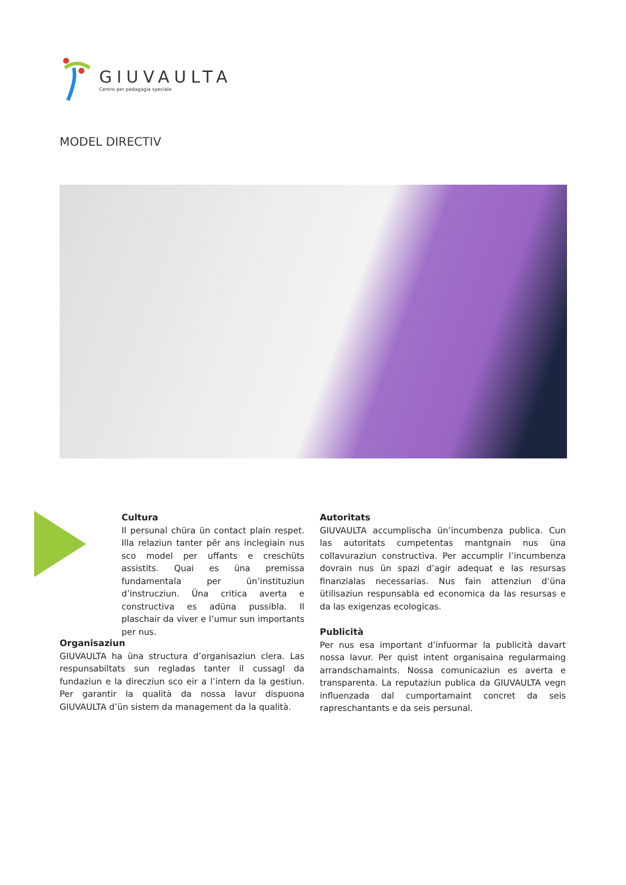GIUVAULTA
Centro per pedagogia speciale
MODEL DIRECTIV
Cultura
Il persunal chüra ün contact plain respet. Illa relaziun tanter pêr ans inclegiain nus sco model per uffants e creschüts assistits. Quai es üna premissa fundamentala per ün’instituziun d’instrucziun. Üna critica averta e constructiva es adüna pussibla. Il plaschair da viver e l’umur sun importants per nus.
Organisaziun
GIUVAULTA ha üna structura d’organisaziun clera. Las respunsabiltats sun regladas tanter il cussagl da fundaziun e la direcziun sco eir a l’intern da la gestiun. Per garantir la qualità da nossa lavur dispuona GIUVAULTA d’ün sistem da management da la qualità.
Autoritats
GIUVAULTA accumplischa ün’incumbenza publica. Cun las autoritats cumpetentas mantgnain nus üna collavuraziun constructiva. Per accumplir l’incumbenza dovrain nus ün spazi d’agir adequat e las resursas finanzialas necessarias. Nus fain attenziun d’üna ütilisaziun respunsabla ed economica da las resursas e da las exigenzas ecologicas.
Publicità
Per nus esa important d’infuormar la publicità davart nossa lavur. Per quist intent organisaina regularmaing arrandschamaints. Nossa comunicaziun es averta e transparenta. La reputaziun publica da GIUVAULTA vegn influenzada dal cumportamaint concret da seis rapreschantants e da seis persunal.